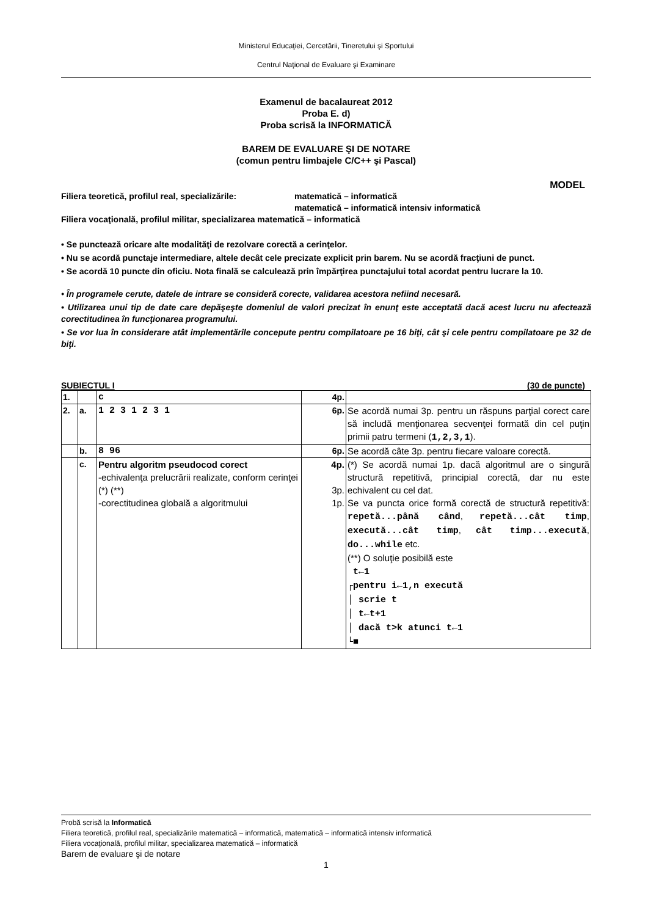Ministerul Educaţiei, Cercetării, Tineretului şi Sportului
Centrul Naţional de Evaluare şi Examinare
Examenul de bacalaureat 2012
Proba E. d)
Proba scrisă la INFORMATICĂ
BAREM DE EVALUARE ŞI DE NOTARE
(comun pentru limbajele C/C++ şi Pascal)
MODEL
Filiera teoretică, profilul real, specializările: matematică – informatică
matematică – informatică intensiv informatică
Filiera vocaţională, profilul militar, specializarea matematică – informatică
• Se punctează oricare alte modalităţi de rezolvare corectă a cerinţelor.
• Nu se acordă punctaje intermediare, altele decât cele precizate explicit prin barem. Nu se acordă fracţiuni de punct.
• Se acordă 10 puncte din oficiu. Nota finală se calculează prin împărţirea punctajului total acordat pentru lucrare la 10.
• În programele cerute, datele de intrare se consideră corecte, validarea acestora nefiind necesară.
• Utilizarea unui tip de date care depăşeşte domeniul de valori precizat în enunţ este acceptată dacă acest lucru nu afectează corectitudinea în funcţionarea programului.
• Se vor lua în considerare atât implementările concepute pentru compilatoare pe 16 biţi, cât şi cele pentru compilatoare pe 32 de biţi.
SUBIECTUL I (30 de puncte)
| 1. | | c | 4p. | |
| 2. | a. | 1 2 3 1 2 3 1 | 6p. | Se acordă numai 3p. pentru un răspuns parţial corect care să includă menţionarea secvenţei formată din cel puţin primii patru termeni ( 1,2,3,1 ). |
| | b. | 8 96 | 6p. | Se acordă câte 3p. pentru fiecare valoare corectă. |
| | c. | Pentru algoritm pseudocod corect -echivalenţa prelucrării realizate, conform cerinţei (*) (**) -corectitudinea globală a algoritmului | 4p. 3p. 1p. | (*) Se acordă numai 1p. dacă algoritmul are o singură structură repetitivă, principial corectă, dar nu este echivalent cu cel dat. Se va puncta orice formă corectă de structură repetitivă: repetă...până când , repetă...cât timp , execută...cât timp , cât timp...execută , do...while etc. (**) O soluţie posibilă este t←1 ┌pentru i←1,n execută │ scrie t │ t←t+1 │ dacă t>k atunci t←1 └■ |
Probă scrisă la Informatică
Filiera teoretică, profilul real, specializările matematică – informatică, matematică – informatică intensiv informatică
Filiera vocaţională, profilul militar, specializarea matematică – informatică
Barem de evaluare şi de notare
1